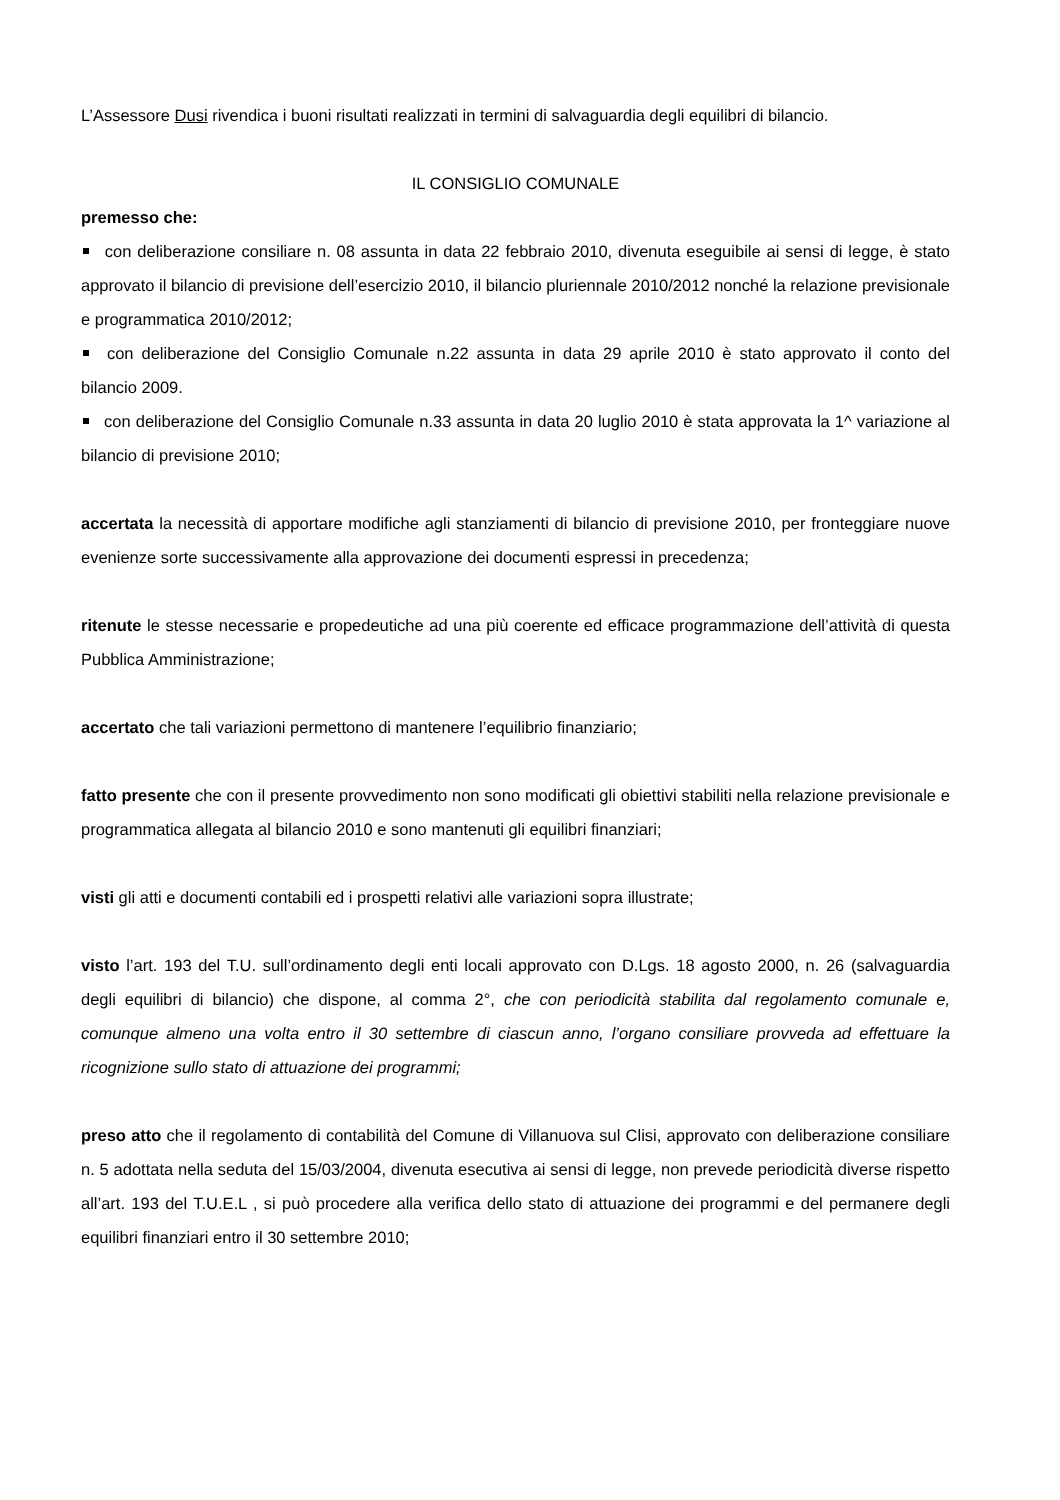L’Assessore Dusi rivendica i buoni risultati realizzati in termini di salvaguardia degli equilibri di bilancio.
IL CONSIGLIO COMUNALE
premesso che:
con deliberazione consiliare n. 08 assunta in data 22 febbraio 2010, divenuta eseguibile ai sensi di legge, è stato approvato il bilancio di previsione dell’esercizio 2010, il bilancio pluriennale 2010/2012 nonché la relazione previsionale e programmatica 2010/2012;
con deliberazione del Consiglio Comunale n.22 assunta in data 29 aprile 2010 è stato approvato il conto del bilancio 2009.
con deliberazione del Consiglio Comunale n.33 assunta in data 20 luglio 2010 è stata approvata la 1^ variazione al bilancio di previsione 2010;
accertata la necessità di apportare modifiche agli stanziamenti di bilancio di previsione 2010, per fronteggiare nuove evenienze sorte successivamente alla approvazione dei documenti espressi in precedenza;
ritenute le stesse necessarie e propedeutiche ad una più coerente ed efficace programmazione dell’attività di questa Pubblica Amministrazione;
accertato che tali variazioni permettono di mantenere l’equilibrio finanziario;
fatto presente che con il presente provvedimento non sono modificati gli obiettivi stabiliti nella relazione previsionale e programmatica allegata al bilancio 2010 e sono mantenuti gli equilibri finanziari;
visti gli atti e documenti contabili ed i prospetti relativi alle variazioni sopra illustrate;
visto l’art. 193 del T.U. sull’ordinamento degli enti locali approvato con D.Lgs. 18 agosto 2000, n. 26 (salvaguardia degli equilibri di bilancio) che dispone, al comma 2°, che con periodicità stabilita dal regolamento comunale e, comunque almeno una volta entro il 30 settembre di ciascun anno, l’organo consiliare provveda ad effettuare la ricognizione sullo stato di attuazione dei programmi;
preso atto che il regolamento di contabilità del Comune di Villanuova sul Clisi, approvato con deliberazione consiliare n. 5 adottata nella seduta del 15/03/2004, divenuta esecutiva ai sensi di legge, non prevede periodicità diverse rispetto all’art. 193 del T.U.E.L , si può procedere alla verifica dello stato di attuazione dei programmi e del permanere degli equilibri finanziari entro il 30 settembre 2010;